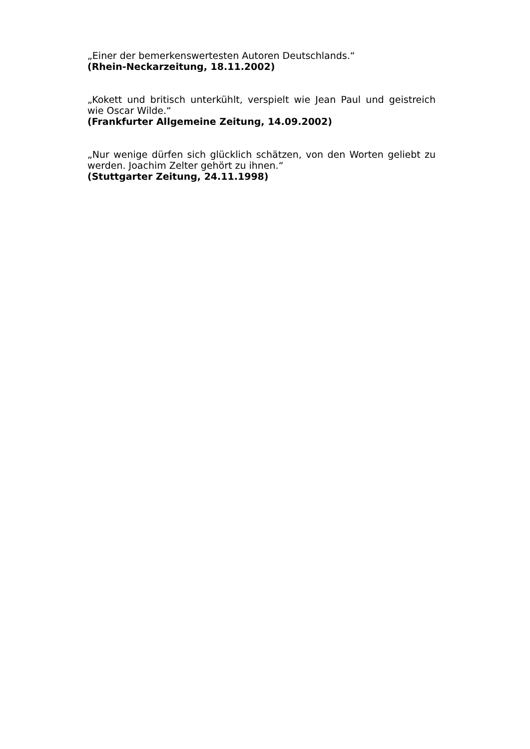„Einer der bemerkenswertesten Autoren Deutschlands.“
(Rhein-Neckarzeitung, 18.11.2002)
„Kokett und britisch unterkühlt, verspielt wie Jean Paul und geistreich wie Oscar Wilde.“
(Frankfurter Allgemeine Zeitung, 14.09.2002)
„Nur wenige dürfen sich glücklich schätzen, von den Worten geliebt zu werden. Joachim Zelter gehört zu ihnen.“
(Stuttgarter Zeitung, 24.11.1998)